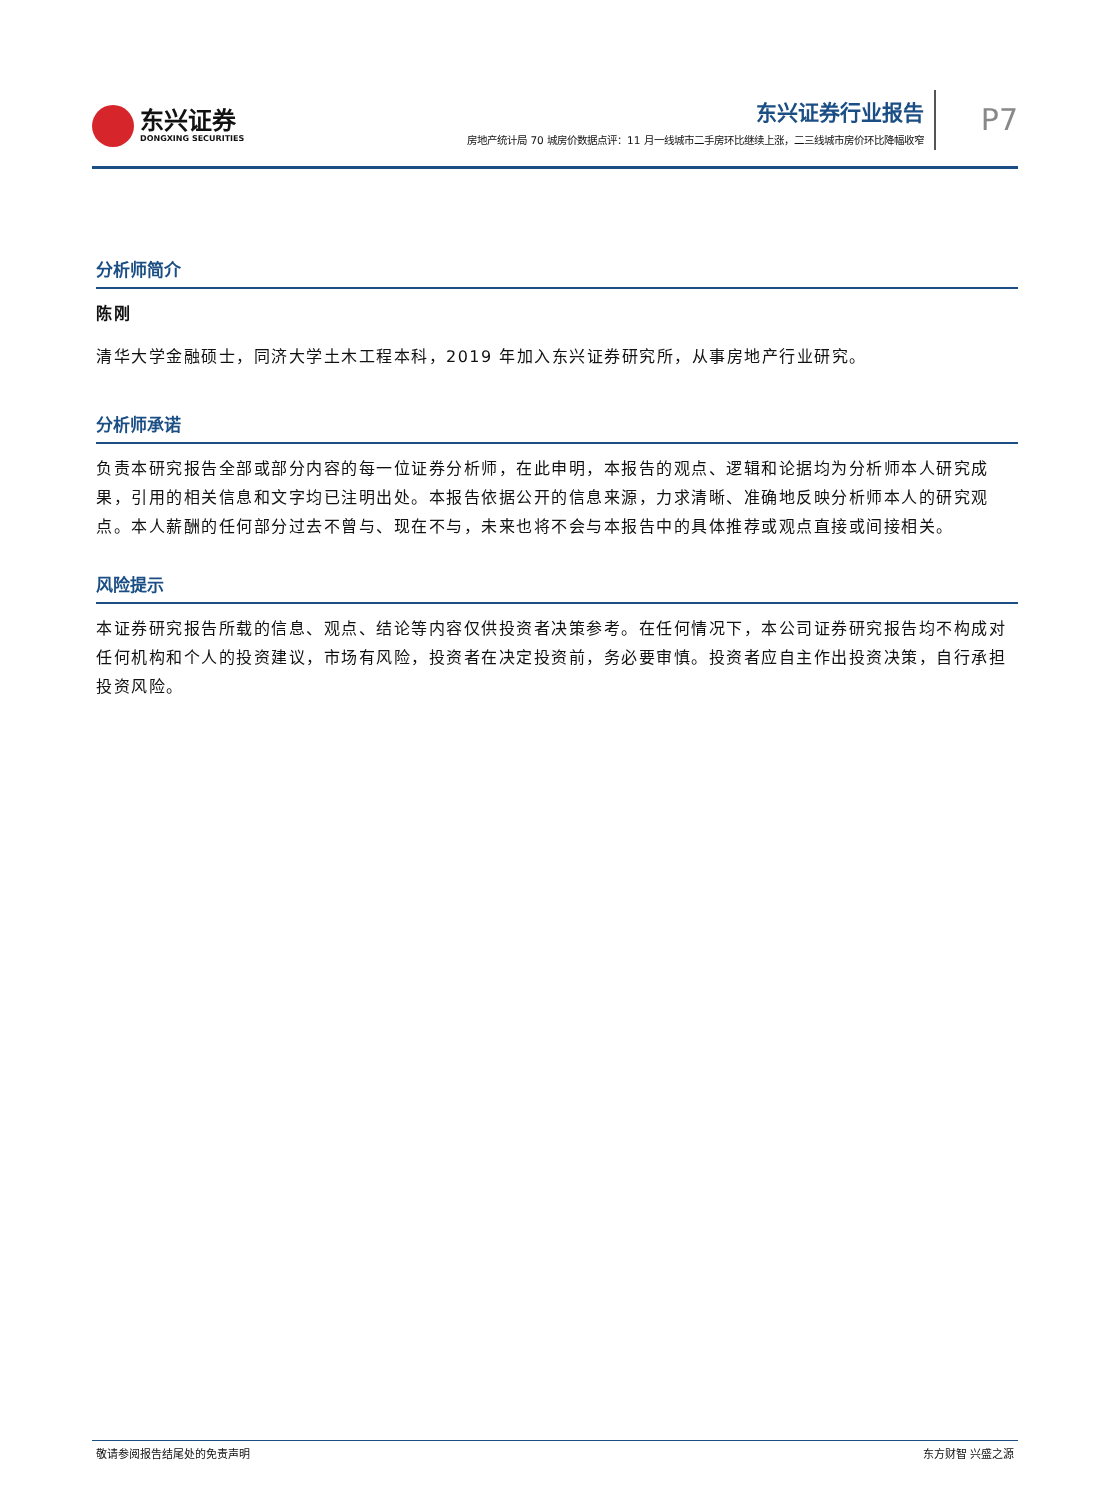东兴证券
DONGXING SECURITIES
东兴证券行业报告
房地产统计局 70 城房价数据点评：11 月一线城市二手房环比继续上涨，二三线城市房价环比降幅收窄
P7
分析师简介
陈刚
清华大学金融硕士，同济大学土木工程本科，2019 年加入东兴证券研究所，从事房地产行业研究。
分析师承诺
负责本研究报告全部或部分内容的每一位证券分析师，在此申明，本报告的观点、逻辑和论据均为分析师本人研究成果，引用的相关信息和文字均已注明出处。本报告依据公开的信息来源，力求清晰、准确地反映分析师本人的研究观点。本人薪酬的任何部分过去不曾与、现在不与，未来也将不会与本报告中的具体推荐或观点直接或间接相关。
风险提示
本证券研究报告所载的信息、观点、结论等内容仅供投资者决策参考。在任何情况下，本公司证券研究报告均不构成对任何机构和个人的投资建议，市场有风险，投资者在决定投资前，务必要审慎。投资者应自主作出投资决策，自行承担投资风险。
敬请参阅报告结尾处的免责声明 东方财智 兴盛之源